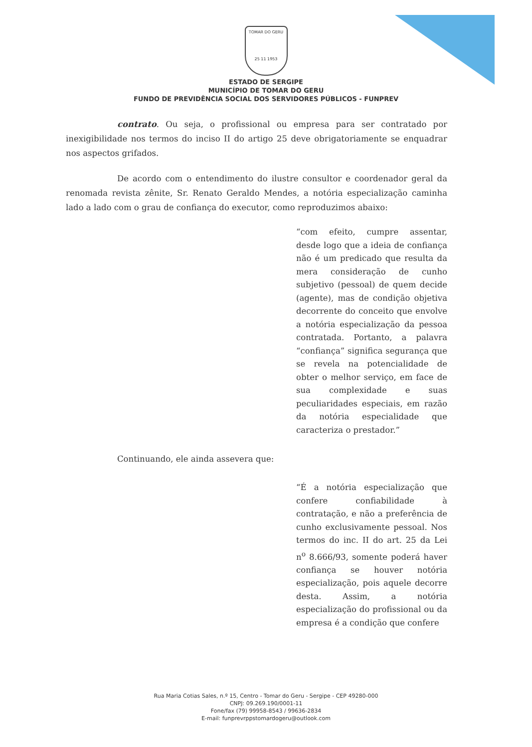TOMAR DO GERU
25 11 1953
ESTADO DE SERGIPE
MUNICÍPIO DE TOMAR DO GERU
FUNDO DE PREVIDÊNCIA SOCIAL DOS SERVIDORES PÚBLICOS - FUNPREV
contrato. Ou seja, o profissional ou empresa para ser contratado por inexigibilidade nos termos do inciso II do artigo 25 deve obrigatoriamente se enquadrar nos aspectos grifados.
De acordo com o entendimento do ilustre consultor e coordenador geral da renomada revista zênite, Sr. Renato Geraldo Mendes, a notória especialização caminha lado a lado com o grau de confiança do executor, como reproduzimos abaixo:
“com efeito, cumpre assentar, desde logo que a ideia de confiança não é um predicado que resulta da mera consideração de cunho subjetivo (pessoal) de quem decide (agente), mas de condição objetiva decorrente do conceito que envolve a notória especialização da pessoa contratada. Portanto, a palavra “confiança” significa segurança que se revela na potencialidade de obter o melhor serviço, em face de sua complexidade e suas peculiaridades especiais, em razão da notória especialidade que caracteriza o prestador.”
Continuando, ele ainda assevera que:
“É a notória especialização que confere confiabilidade à contratação, e não a preferência de cunho exclusivamente pessoal. Nos termos do inc. II do art. 25 da Lei n<sup>o</sup> 8.666/93, somente poderá haver confiança se houver notória especialização, pois aquele decorre desta. Assim, a notória especialização do profissional ou da empresa é a condição que confere
Rua Maria Cotias Sales, n.º 15, Centro - Tomar do Geru - Sergipe - CEP 49280-000
CNPJ: 09.269.190/0001-11
Fone/fax (79) 99958-8543 / 99636-2834
E-mail: funprevrppstomardogeru@outlook.com